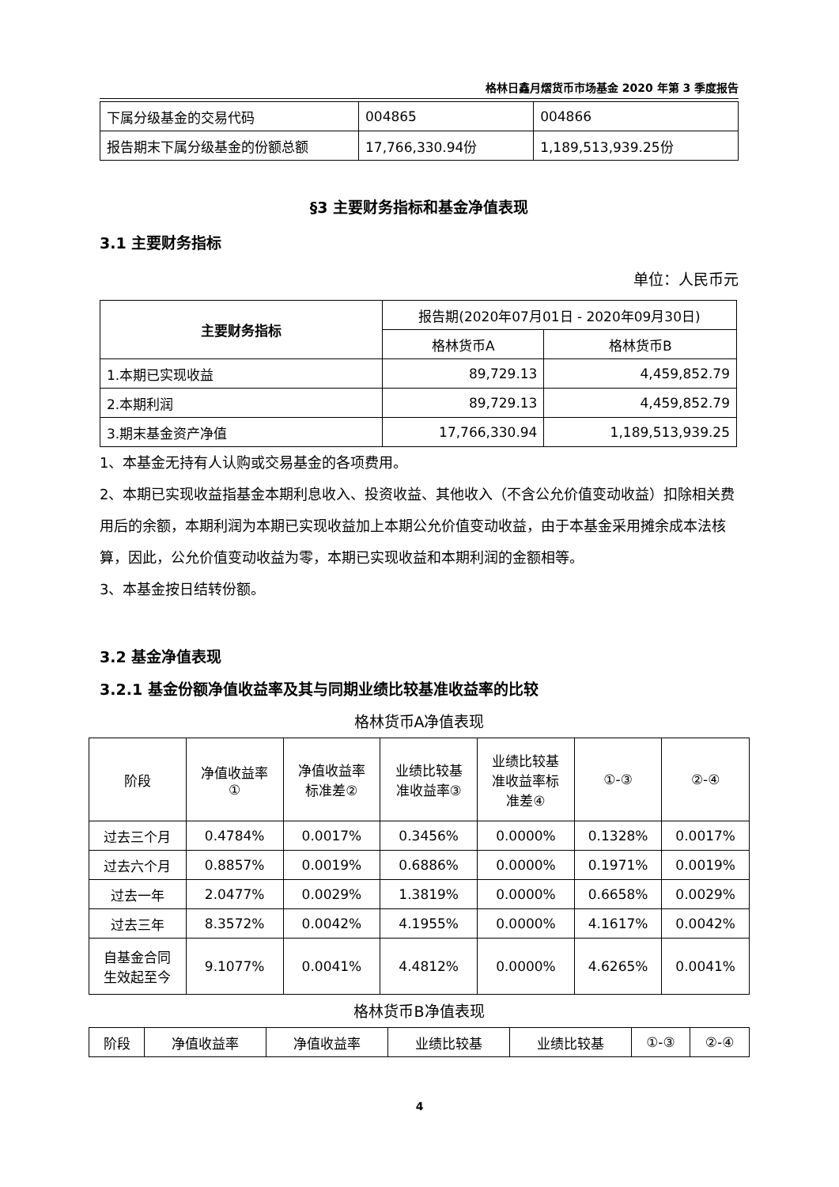格林日鑫月熠货币市场基金 2020 年第 3 季度报告
| 下属分级基金的交易代码 | 004865 | 004866 |
| 报告期末下属分级基金的份额总额 | 17,766,330.94份 | 1,189,513,939.25份 |
§3 主要财务指标和基金净值表现
3.1 主要财务指标
单位：人民币元
| 主要财务指标 | 报告期(2020年07月01日 - 2020年09月30日) | |
| --- | --- | --- |
| | 格林货币A | 格林货币B |
| 1.本期已实现收益 | 89,729.13 | 4,459,852.79 |
| 2.本期利润 | 89,729.13 | 4,459,852.79 |
| 3.期末基金资产净值 | 17,766,330.94 | 1,189,513,939.25 |
1、本基金无持有人认购或交易基金的各项费用。
2、本期已实现收益指基金本期利息收入、投资收益、其他收入（不含公允价值变动收益）扣除相关费用后的余额，本期利润为本期已实现收益加上本期公允价值变动收益，由于本基金采用摊余成本法核算，因此，公允价值变动收益为零，本期已实现收益和本期利润的金额相等。
3、本基金按日结转份额。
3.2 基金净值表现
3.2.1 基金份额净值收益率及其与同期业绩比较基准收益率的比较
格林货币A净值表现
| 阶段 | 净值收益率 ① | 净值收益率 标准差② | 业绩比较基 准收益率③ | 业绩比较基 准收益率标 准差④ | ①-③ | ②-④ |
| --- | --- | --- | --- | --- | --- | --- |
| 过去三个月 | 0.4784% | 0.0017% | 0.3456% | 0.0000% | 0.1328% | 0.0017% |
| 过去六个月 | 0.8857% | 0.0019% | 0.6886% | 0.0000% | 0.1971% | 0.0019% |
| 过去一年 | 2.0477% | 0.0029% | 1.3819% | 0.0000% | 0.6658% | 0.0029% |
| 过去三年 | 8.3572% | 0.0042% | 4.1955% | 0.0000% | 4.1617% | 0.0042% |
| 自基金合同 生效起至今 | 9.1077% | 0.0041% | 4.4812% | 0.0000% | 4.6265% | 0.0041% |
格林货币B净值表现
| 阶段 | 净值收益率 | 净值收益率 | 业绩比较基 | 业绩比较基 | ①-③ | ②-④ |
| --- | --- | --- | --- | --- | --- | --- |
4